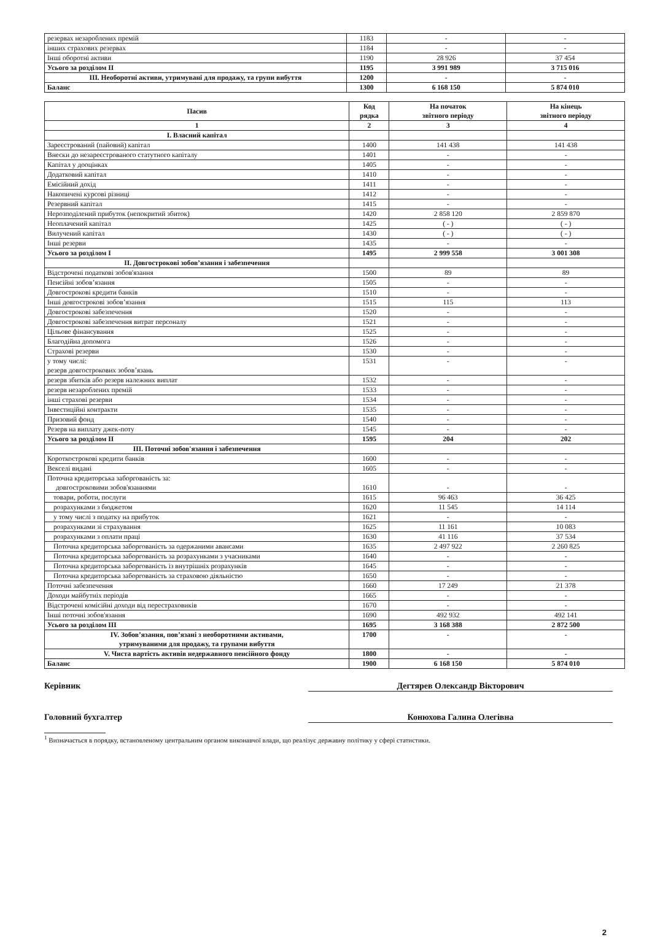| резервах незароблених премій | 1183 | - | - |
| інших страхових резервах | 1184 | - | - |
| Інші оборотні активи | 1190 | 28 926 | 37 454 |
| Усього за розділом ІІ | 1195 | 3 991 989 | 3 715 016 |
| ІІІ. Необоротні активи, утримувані для продажу, та групи вибуття | 1200 | - | - |
| Баланс | 1300 | 6 168 150 | 5 874 010 |
| Пасив | Код рядка | На початок звітного періоду | На кінець звітного періоду |
| --- | --- | --- | --- |
| 1 | 2 | 3 | 4 |
| І. Власний капітал | | | |
| Зареєстрований (пайовий) капітал | 1400 | 141 438 | 141 438 |
| Внески до незареєстрованого статутного капіталу | 1401 | - | - |
| Капітал у дооцінках | 1405 | - | - |
| Додатковий капітал | 1410 | - | - |
| Емісійний дохід | 1411 | - | - |
| Накопичені курсові різниці | 1412 | - | - |
| Резервний капітал | 1415 | - | - |
| Нерозподілений прибуток (непокритий збиток) | 1420 | 2 858 120 | 2 859 870 |
| Неоплачений капітал | 1425 | ( - ) | ( - ) |
| Вилучений капітал | 1430 | ( - ) | ( - ) |
| Інші резерви | 1435 | - | - |
| Усього за розділом І | 1495 | 2 999 558 | 3 001 308 |
| ІІ. Довгострокові зобов’язання і забезпечення | | | |
| Відстрочені податкові зобов'язання | 1500 | 89 | 89 |
| Пенсійні зобов’язання | 1505 | - | - |
| Довгострокові кредити банків | 1510 | - | - |
| Інші довгострокові зобов’язання | 1515 | 115 | 113 |
| Довгострокові забезпечення | 1520 | - | - |
| Довгострокові забезпечення витрат персоналу | 1521 | - | - |
| Цільове фінансування | 1525 | - | - |
| Благодійна допомога | 1526 | - | - |
| Страхові резерви | 1530 | - | - |
| у тому числі: резерв довгострокових зобов’язань | 1531 | - | - |
| резерв збитків або резерв належних виплат | 1532 | - | - |
| резерв незароблених премій | 1533 | - | - |
| інші страхові резерви | 1534 | - | - |
| Інвестиційні контракти | 1535 | - | - |
| Призовий фонд | 1540 | - | - |
| Резерв на виплату джек-поту | 1545 | - | - |
| Усього за розділом ІІ | 1595 | 204 | 202 |
| ІІІ. Поточні зобов'язання і забезпечення | | | |
| Короткострокові кредити банків | 1600 | - | - |
| Векселі видані | 1605 | - | - |
| Поточна кредиторська заборгованість за: довгостроковими зобов'язаннями | 1610 | - | - |
| товари, роботи, послуги | 1615 | 96 463 | 36 425 |
| розрахунками з бюджетом | 1620 | 11 545 | 14 114 |
| у тому числі з податку на прибуток | 1621 | - | - |
| розрахунками зі страхування | 1625 | 11 161 | 10 083 |
| розрахунками з оплати праці | 1630 | 41 116 | 37 534 |
| Поточна кредиторська заборгованість за одержаними авансами | 1635 | 2 497 922 | 2 260 825 |
| Поточна кредиторська заборгованість за розрахунками з учасниками | 1640 | - | - |
| Поточна кредиторська заборгованість із внутрішніх розрахунків | 1645 | - | - |
| Поточна кредиторська заборгованість за страховою діяльністю | 1650 | - | - |
| Поточні забезпечення | 1660 | 17 249 | 21 378 |
| Доходи майбутніх періодів | 1665 | - | - |
| Відстрочені комісійні доходи від перестраховиків | 1670 | - | - |
| Інші поточні зобов'язання | 1690 | 492 932 | 492 141 |
| Усього за розділом ІІІ | 1695 | 3 168 388 | 2 872 500 |
| IV. Зобов’язання, пов’язані з необоротними активами, утримуваними для продажу, та групами вибуття | 1700 | - | - |
| V. Чиста вартість активів недержавного пенсійного фонду | 1800 | - | - |
| Баланс | 1900 | 6 168 150 | 5 874 010 |
Керівник Дегтярев Олександр Вікторович
Головний бухгалтер Конюхова Галина Олегівна
<sup>1</sup> Визначається в порядку, встановленому центральним органом виконавчої влади, що реалізує державну політику у сфері статистики.
2